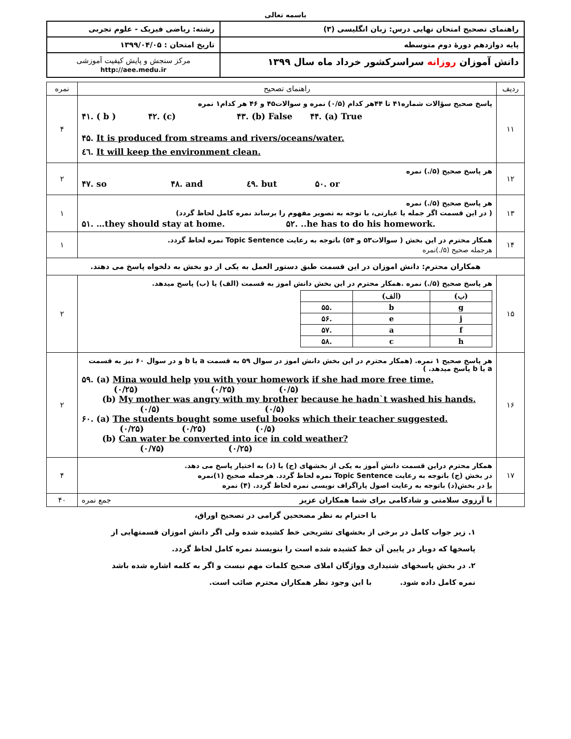باسمه تعالی
| راهنمای تصحیح امتحان نهایی درس: زبان انگلیسی (۳) | رشته: ریاضی فیزیک - علوم تجربی |
| پایه دوازدهم دورهٔ دوم متوسطه | تاریخ امتحان : ۱۳۹۹/۰۴/۰۵ |
| دانش آموزان روزانه سراسرکشور خرداد ماه سال ۱۳۹۹ | مرکز سنجش و پایش کیفیت آموزشی http://aee.medu.ir |
| ردیف | راهنمای تصحیح | نمره |
| ۱۱ | پاسخ صحیح سؤالات شماره۴۱ تا ۴۴هر کدام (۰/۵) نمره و سوالات۴۵ و ۴۶ هر کدام۱ نمره ۴۱. ( b ) ۴۲. (c) ۴۳. (b) False ۴۴. (a) True ۴۵. It is produced from streams and rivers/oceans/water. ٤٦. It will keep the environment clean. | ۴ |
| ۱۲ | هر پاسخ صحیح (۵/.) نمره ۴۷. so ۴۸. and ٤۹. but ۵۰. or | ۲ |
| ۱۳ | هر پاسخ صحیح (۵/.) نمره ( در این قسمت اگر جمله یا عبارتی، با توجه به تصویر مفهوم را برساند نمره کامل لحاظ گردد) ۵۱. …they should stay at home. ۵۲. ..he has to do his homework. | ۱ |
| ۱۴ | همکار محترم در این بخش ( سوالات۵۳ و ۵۴) باتوجه به رعایت Topic Sentence نمره لحاظ گردد. هرجمله صحیح (۵/.)نمره | ۱ |
| همکاران محترم: دانش اموزان در این قسمت طبق دستور العمل به یکی از دو بخش به دلخواه پاسخ می دهند. | | |
| ۱۵ | هر پاسخ صحیح (۵/.) نمره .همکار محترم در این بخش دانش اموز به قسمت (الف) یا (ب) پاسخ میدهد. / / (الف) / (ب) / / ۵۵. / b / g / / ۵۶. / e / j / / ۵۷. / a / f / / ۵۸. / c / h / | ۲ |
| ۱۶ | هر پاسخ صحیح ۱ نمره. (همکار محترم در این بخش دانش اموز در سوال ۵۹ به قسمت a یا b و در سوال ۶۰ نیز به قسمت a یا b پاسخ میدهد. ) ۵۹. (a) Mina would help you with your homework if she had more free time. (۰/۲۵) (۰/۲۵) (۰/۵) (b) My mother was angry with my brother because he hadn`t washed his hands. (۰/۵) (۰/۵) ۶۰. (a) The students bought some useful books which their teacher suggested. (۰/۲۵) (۰/۲۵) (۰/۵) (b) Can water be converted into ice in cold weather? (۰/۷۵) (۰/۲۵) | ۲ |
| ۱۷ | همکار محترم دراین قسمت دانش آموز به یکی از بخشهای (ج) یا (د) به اختیار پاسخ می دهد. در بخش (ج) باتوجه به رعایت Topic Sentence نمره لحاظ گردد. هرجمله صحیح (۱)نمره یا در بخش(د) باتوجه به رعایت اصول پاراگراف نویسی نمره لحاظ گردد. (۴) نمره | ۴ |
| | با آرزوی سلامتی و شادکامی برای شما همکاران عزیز جمع نمره | ۴۰ |
با احترام به نظر مصححین گرامی در تصحیح اوراق،
۱. زیر جواب کامل در برخی از بخشهای تشریحی خط کشیده شده ولی اگر دانش اموزان قسمتهایی از پاسخها که دوبار در پایین آن خط کشیده شده است را بنویسند نمره کامل لحاظ گردد.
۲. در بخش پاسخهای شنیداری وواژگان املای صحیح کلمات مهم نیست و اگر به کلمه اشاره شده باشد نمره کامل داده شود. با این وجود نظر همکاران محترم صائب است.